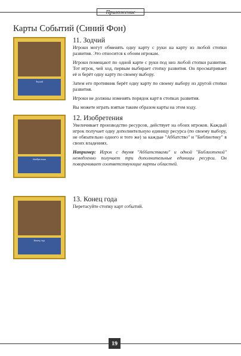Приложение
Карты Событий (Синий Фон)
Зодчий
11. Зодчий
Игроки могут обменять одну карту с руки на карту из любой стопки развития. Это относится к обоим игрокам.
Игроки помещают по одной карте с руки под низ любой стопки развития. Тот игрок, чей ход, первым выбирает стопку развития. Он просматривает её и берёт одну карту по своему выбору.
Затем его противник берёт одну карту по своему выбору из другой стопки развития.
Игроки не должны изменять порядок карт в стопках развития.
Вы можете играть взятые таким образом карты на этом ходу.
Изобретения
12. Изобретения
Увеличивает производство ресурсов, действует на обоих игроков. Каждый игрок получает одну дополнительную единицу ресурса (по своему выбору, не обязательно одного и того же) за каждые "Аббатство" и "Библиотеку" в своих владениях.
Например: Игрок с двумя "Аббатствами" и одной "Библиотекой" немедленно получает три дополнительные единицы ресурса. Он поворачивает соответствующие карты областей.
Конец года
13. Конец года
Перетасуйте стопку карт событий.
19